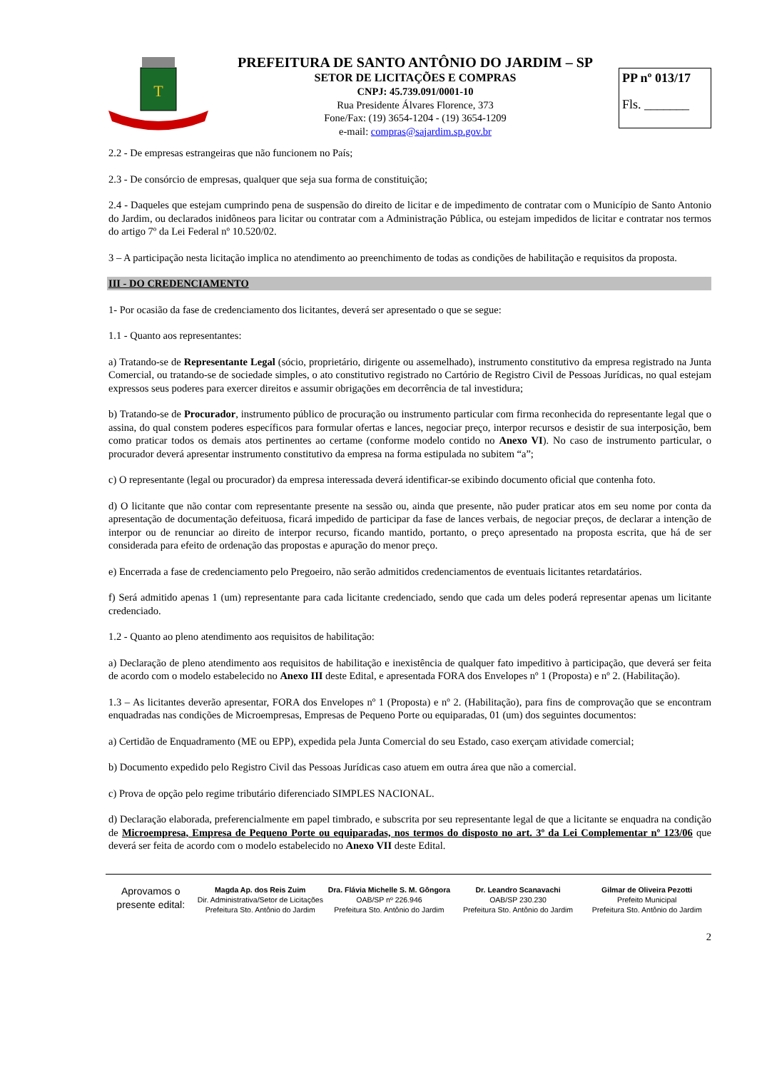T
PREFEITURA DE SANTO ANTÔNIO DO JARDIM – SP
SETOR DE LICITAÇÕES E COMPRAS
CNPJ: 45.739.091/0001-10
Rua Presidente Álvares Florence, 373
Fone/Fax: (19) 3654-1204 - (19) 3654-1209
e-mail: compras@sajardim.sp.gov.br
PP nº 013/17
Fls. _______
2.2 - De empresas estrangeiras que não funcionem no País;
2.3 - De consórcio de empresas, qualquer que seja sua forma de constituição;
2.4 - Daqueles que estejam cumprindo pena de suspensão do direito de licitar e de impedimento de contratar com o Município de Santo Antonio do Jardim, ou declarados inidôneos para licitar ou contratar com a Administração Pública, ou estejam impedidos de licitar e contratar nos termos do artigo 7º da Lei Federal nº 10.520/02.
3 – A participação nesta licitação implica no atendimento ao preenchimento de todas as condições de habilitação e requisitos da proposta.
III - DO CREDENCIAMENTO
1- Por ocasião da fase de credenciamento dos licitantes, deverá ser apresentado o que se segue:
1.1 - Quanto aos representantes:
a) Tratando-se de Representante Legal (sócio, proprietário, dirigente ou assemelhado), instrumento constitutivo da empresa registrado na Junta Comercial, ou tratando-se de sociedade simples, o ato constitutivo registrado no Cartório de Registro Civil de Pessoas Jurídicas, no qual estejam expressos seus poderes para exercer direitos e assumir obrigações em decorrência de tal investidura;
b) Tratando-se de Procurador, instrumento público de procuração ou instrumento particular com firma reconhecida do representante legal que o assina, do qual constem poderes específicos para formular ofertas e lances, negociar preço, interpor recursos e desistir de sua interposição, bem como praticar todos os demais atos pertinentes ao certame (conforme modelo contido no Anexo VI). No caso de instrumento particular, o procurador deverá apresentar instrumento constitutivo da empresa na forma estipulada no subitem “a”;
c) O representante (legal ou procurador) da empresa interessada deverá identificar-se exibindo documento oficial que contenha foto.
d) O licitante que não contar com representante presente na sessão ou, ainda que presente, não puder praticar atos em seu nome por conta da apresentação de documentação defeituosa, ficará impedido de participar da fase de lances verbais, de negociar preços, de declarar a intenção de interpor ou de renunciar ao direito de interpor recurso, ficando mantido, portanto, o preço apresentado na proposta escrita, que há de ser considerada para efeito de ordenação das propostas e apuração do menor preço.
e) Encerrada a fase de credenciamento pelo Pregoeiro, não serão admitidos credenciamentos de eventuais licitantes retardatários.
f) Será admitido apenas 1 (um) representante para cada licitante credenciado, sendo que cada um deles poderá representar apenas um licitante credenciado.
1.2 - Quanto ao pleno atendimento aos requisitos de habilitação:
a) Declaração de pleno atendimento aos requisitos de habilitação e inexistência de qualquer fato impeditivo à participação, que deverá ser feita de acordo com o modelo estabelecido no Anexo III deste Edital, e apresentada FORA dos Envelopes nº 1 (Proposta) e nº 2. (Habilitação).
1.3 – As licitantes deverão apresentar, FORA dos Envelopes nº 1 (Proposta) e nº 2. (Habilitação), para fins de comprovação que se encontram enquadradas nas condições de Microempresas, Empresas de Pequeno Porte ou equiparadas, 01 (um) dos seguintes documentos:
a) Certidão de Enquadramento (ME ou EPP), expedida pela Junta Comercial do seu Estado, caso exerçam atividade comercial;
b) Documento expedido pelo Registro Civil das Pessoas Jurídicas caso atuem em outra área que não a comercial.
c) Prova de opção pelo regime tributário diferenciado SIMPLES NACIONAL.
d) Declaração elaborada, preferencialmente em papel timbrado, e subscrita por seu representante legal de que a licitante se enquadra na condição de Microempresa, Empresa de Pequeno Porte ou equiparadas, nos termos do disposto no art. 3º da Lei Complementar nº 123/06 que deverá ser feita de acordo com o modelo estabelecido no Anexo VII deste Edital.
Aprovamos o presente edital:
Magda Ap. dos Reis Zuim
Dir. Administrativa/Setor de Licitações
Prefeitura Sto. Antônio do Jardim
Dra. Flávia Michelle S. M. Gôngora
OAB/SP nº 226.946
Prefeitura Sto. Antônio do Jardim
Dr. Leandro Scanavachi
OAB/SP 230.230
Prefeitura Sto. Antônio do Jardim
Gilmar de Oliveira Pezotti
Prefeito Municipal
Prefeitura Sto. Antônio do Jardim
2